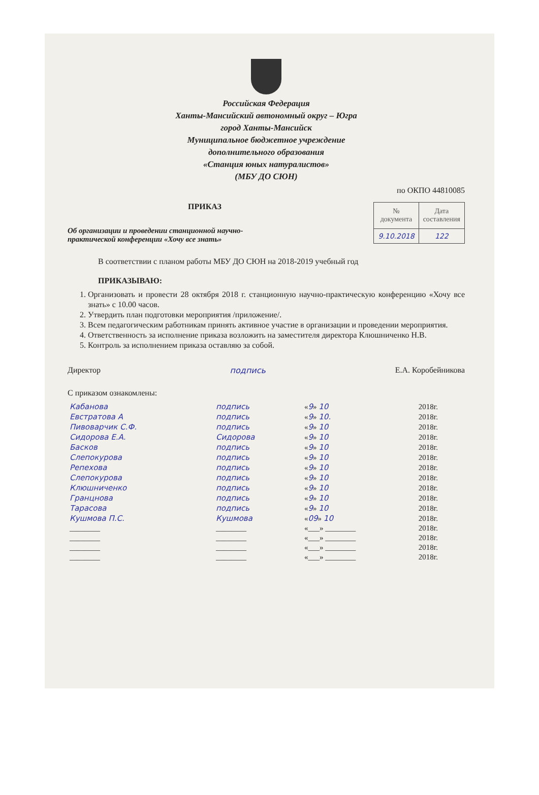Российская Федерация
Ханты-Мансийский автономный округ – Югра
город Ханты-Мансийск
Муниципальное бюджетное учреждение
дополнительного образования
«Станция юных натуралистов»
(МБУ ДО СЮН)
по ОКПО 44810085
ПРИКАЗ
Об организации и проведении станционной научно-практической конференции «Хочу все знать»
| № документа | Дата составления |
| 9.10.2018 | 122 |
В соответствии с планом работы МБУ ДО СЮН на 2018-2019 учебный год
ПРИКАЗЫВАЮ:
1. Организовать и провести 28 октября 2018 г. станционную научно-практическую конференцию «Хочу все знать» с 10.00 часов.
2. Утвердить план подготовки мероприятия /приложение/.
3. Всем педагогическим работникам принять активное участие в организации и проведении мероприятия.
4. Ответственность за исполнение приказа возложить на заместителя директора Клюшниченко Н.В.
5. Контроль за исполнением приказа оставляю за собой.
Директор подпись Е.А. Коробейникова
С приказом ознакомлены:
| Кабанова | подпись | « 9 » 10 | 2018г. |
| Евстратова А | подпись | « 9 » 10. | 2018г. |
| Пивоварчик С.Ф. | подпись | « 9 » 10 | 2018г. |
| Сидорова Е.А. | Сидорова | « 9 » 10 | 2018г. |
| Басков | подпись | « 9 » 10 | 2018г. |
| Слепокурова | подпись | « 9 » 10 | 2018г. |
| Репехова | подпись | « 9 » 10 | 2018г. |
| Слепокурова | подпись | « 9 » 10 | 2018г. |
| Клюшниченко | подпись | « 9 » 10 | 2018г. |
| Гранцнова | подпись | « 9 » 10 | 2018г. |
| Тарасова | подпись | « 9 » 10 | 2018г. |
| Кушмова П.С. | Кушмова | « 09 » 10 | 2018г. |
| ________ | ________ | «___» ________ | 2018г. |
| ________ | ________ | «___» ________ | 2018г. |
| ________ | ________ | «___» ________ | 2018г. |
| ________ | ________ | «___» ________ | 2018г. |